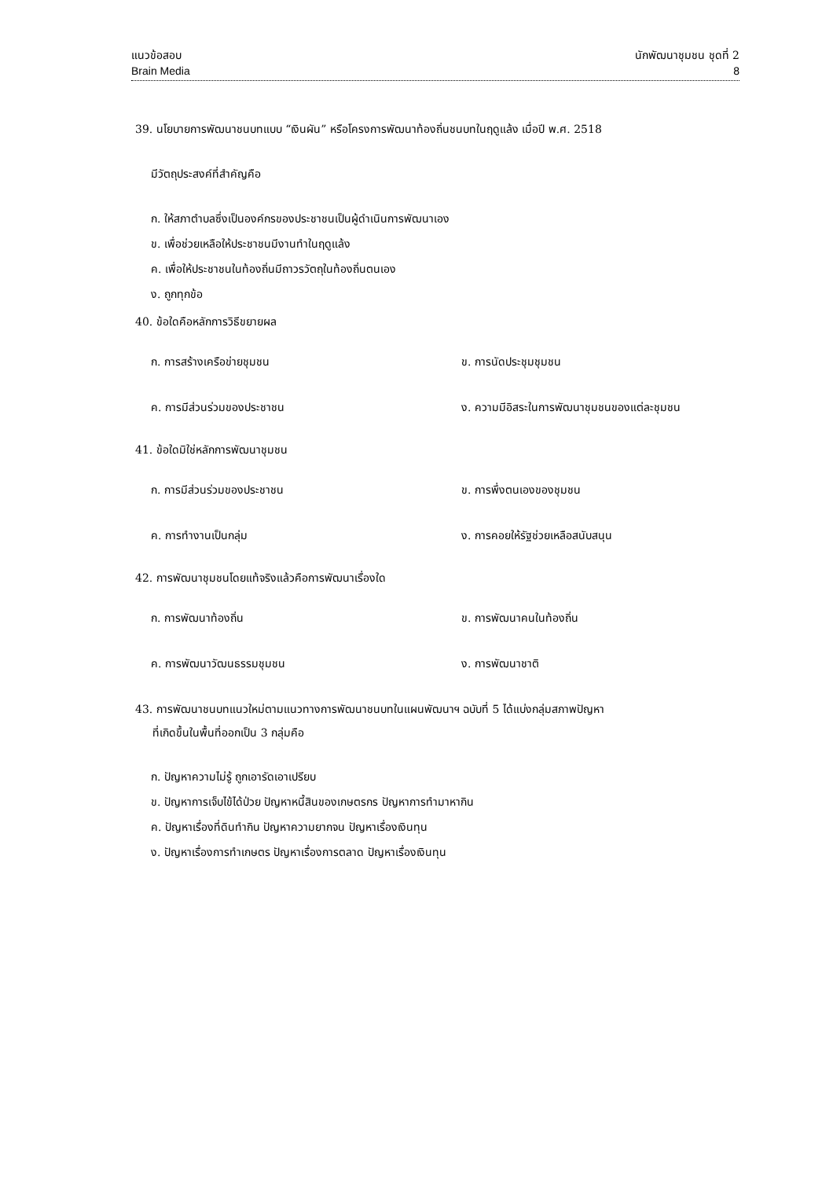แนวข้อสอบ
Brain Media
นักพัฒนาชุมชน ชุดที่ 2
8
39. นโยบายการพัฒนาชนบทแบบ “เงินผัน” หรือโครงการพัฒนาท้องถิ่นชนบทในฤดูแล้ง เมื่อปี พ.ศ. 2518
มีวัตถุประสงค์ที่สำคัญคือ
ก. ให้สภาตำบลซึ่งเป็นองค์กรของประชาชนเป็นผู้ดำเนินการพัฒนาเอง
ข. เพื่อช่วยเหลือให้ประชาชนมีงานทำในฤดูแล้ง
ค. เพื่อให้ประชาชนในท้องถิ่นมีถาวรวัตถุในท้องถิ่นตนเอง
ง. ถูกทุกข้อ
40. ข้อใดคือหลักการวิธีขยายผล
ก. การสร้างเครือข่ายชุมชน
ข. การนัดประชุมชุมชน
ค. การมีส่วนร่วมของประชาชน
ง. ความมีอิสระในการพัฒนาชุมชนของแต่ละชุมชน
41. ข้อใดมิใช่หลักการพัฒนาชุมชน
ก. การมีส่วนร่วมของประชาชน
ข. การพึ่งตนเองของชุมชน
ค. การทำงานเป็นกลุ่ม
ง. การคอยให้รัฐช่วยเหลือสนับสนุน
42. การพัฒนาชุมชนโดยแท้จริงแล้วคือการพัฒนาเรื่องใด
ก. การพัฒนาท้องถิ่น
ข. การพัฒนาคนในท้องถิ่น
ค. การพัฒนาวัฒนธรรมชุมชน
ง. การพัฒนาชาติ
43. การพัฒนาชนบทแนวใหม่ตามแนวทางการพัฒนาชนบทในแผนพัฒนาฯ ฉบับที่ 5 ได้แบ่งกลุ่มสภาพปัญหา
ที่เกิดขึ้นในพื้นที่ออกเป็น 3 กลุ่มคือ
ก. ปัญหาความไม่รู้ ถูกเอารัดเอาเปรียบ
ข. ปัญหาการเจ็บไข้ได้ป่วย ปัญหาหนี้สินของเกษตรกร ปัญหาการทำมาหากิน
ค. ปัญหาเรื่องที่ดินทำกิน ปัญหาความยากจน ปัญหาเรื่องเงินทุน
ง. ปัญหาเรื่องการทำเกษตร ปัญหาเรื่องการตลาด ปัญหาเรื่องเงินทุน